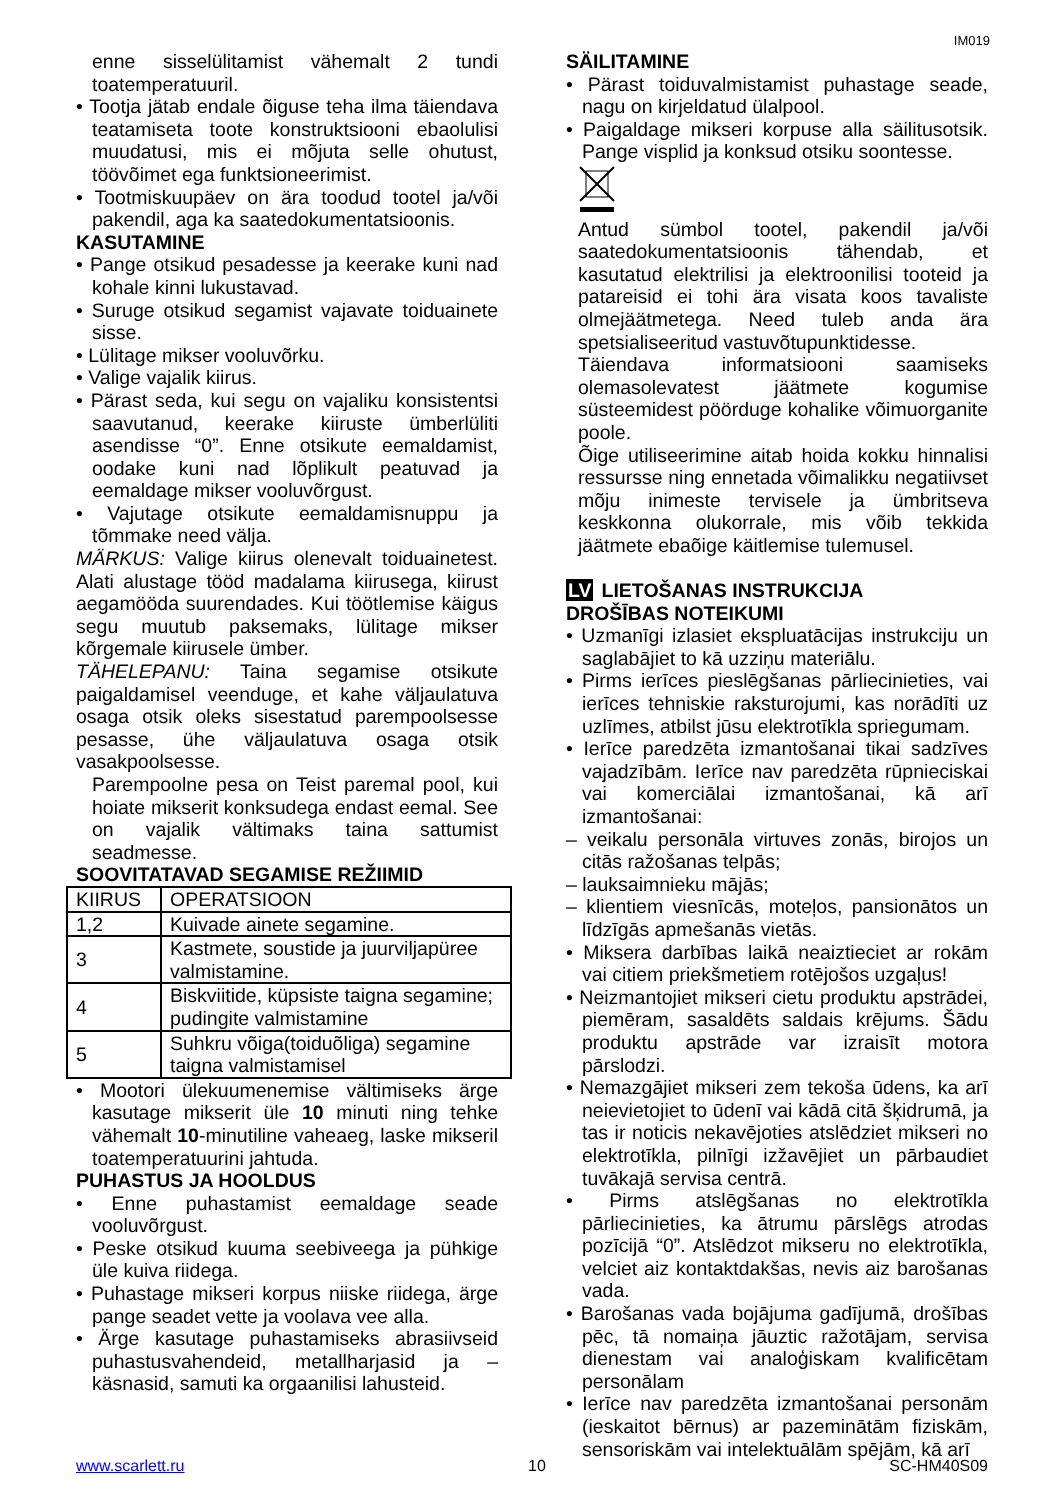IM019
enne sisselülitamist vähemalt 2 tundi toatemperatuuril.
• Tootja jätab endale õiguse teha ilma täiendava teatamiseta toote konstruktsiooni ebaolulisi muudatusi, mis ei mõjuta selle ohutust, töövõimet ega funktsioneerimist.
• Tootmiskuupäev on ära toodud tootel ja/või pakendil, aga ka saatedokumentatsioonis.
KASUTAMINE
• Pange otsikud pesadesse ja keerake kuni nad kohale kinni lukustavad.
• Suruge otsikud segamist vajavate toiduainete sisse.
• Lülitage mikser vooluvõrku.
• Valige vajalik kiirus.
• Pärast seda, kui segu on vajaliku konsistentsi saavutanud, keerake kiiruste ümberlüliti asendisse “0”. Enne otsikute eemaldamist, oodake kuni nad lõplikult peatuvad ja eemaldage mikser vooluvõrgust.
• Vajutage otsikute eemaldamisnuppu ja tõmmake need välja.
MÄRKUS: Valige kiirus olenevalt toiduainetest. Alati alustage tööd madalama kiirusega, kiirust aegamööda suurendades. Kui töötlemise käigus segu muutub paksemaks, lülitage mikser kõrgemale kiirusele ümber.
TÄHELEPANU: Taina segamise otsikute paigaldamisel veenduge, et kahe väljaulatuva osaga otsik oleks sisestatud parempoolsesse pesasse, ühe väljaulatuva osaga otsik vasakpoolsesse.
Parempoolne pesa on Teist paremal pool, kui hoiate mikserit konksudega endast eemal. See on vajalik vältimaks taina sattumist seadmesse.
SOOVITATAVAD SEGAMISE REŽIIMID
| KIIRUS | OPERATSIOON |
| 1,2 | Kuivade ainete segamine. |
| 3 | Kastmete, soustide ja juurviljapüree valmistamine. |
| 4 | Biskviitide, küpsiste taigna segamine; pudingite valmistamine |
| 5 | Suhkru võiga(toiduõliga) segamine taigna valmistamisel |
• Mootori ülekuumenemise vältimiseks ärge kasutage mikserit üle 10 minuti ning tehke vähemalt 10-minutiline vaheaeg, laske mikseril toatemperatuurini jahtuda.
PUHASTUS JA HOOLDUS
• Enne puhastamist eemaldage seade vooluvõrgust.
• Peske otsikud kuuma seebiveega ja pühkige üle kuiva riidega.
• Puhastage mikseri korpus niiske riidega, ärge pange seadet vette ja voolava vee alla.
• Ärge kasutage puhastamiseks abrasiivseid puhastusvahendeid, metallharjasid ja –käsnasid, samuti ka orgaanilisi lahusteid.
SÄILITAMINE
• Pärast toiduvalmistamist puhastage seade, nagu on kirjeldatud ülalpool.
• Paigaldage mikseri korpuse alla säilitusotsik. Pange visplid ja konksud otsiku soontesse.
Antud sümbol tootel, pakendil ja/või saatedokumentatsioonis tähendab, et kasutatud elektrilisi ja elektroonilisi tooteid ja patareisid ei tohi ära visata koos tavaliste olmejäätmetega. Need tuleb anda ära spetsialiseeritud vastuvõtupunktidesse.
Täiendava informatsiooni saamiseks olemasolevatest jäätmete kogumise süsteemidest pöörduge kohalike võimuorganite poole.
Õige utiliseerimine aitab hoida kokku hinnalisi ressursse ning ennetada võimalikku negatiivset mõju inimeste tervisele ja ümbritseva keskkonna olukorrale, mis võib tekkida jäätmete ebaõige käitlemise tulemusel.
LV LIETOŠANAS INSTRUKCIJA
DROŠĪBAS NOTEIKUMI
• Uzmanīgi izlasiet ekspluatācijas instrukciju un saglabājiet to kā uzziņu materiālu.
• Pirms ierīces pieslēgšanas pārliecinieties, vai ierīces tehniskie raksturojumi, kas norādīti uz uzlīmes, atbilst jūsu elektrotīkla spriegumam.
• Ierīce paredzēta izmantošanai tikai sadzīves vajadzībām. Ierīce nav paredzēta rūpnieciskai vai komerciālai izmantošanai, kā arī izmantošanai:
– veikalu personāla virtuves zonās, birojos un citās ražošanas telpās;
– lauksaimnieku mājās;
– klientiem viesnīcās, moteļos, pansionātos un līdzīgās apmešanās vietās.
• Miksera darbības laikā neaiztieciet ar rokām vai citiem priekšmetiem rotējošos uzgaļus!
• Neizmantojiet mikseri cietu produktu apstrādei, piemēram, sasaldēts saldais krējums. Šādu produktu apstrāde var izraisīt motora pārslodzi.
• Nemazgājiet mikseri zem tekoša ūdens, ka arī neievietojiet to ūdenī vai kādā citā šķidrumā, ja tas ir noticis nekavējoties atslēdziet mikseri no elektrotīkla, pilnīgi izžavējiet un pārbaudiet tuvākajā servisa centrā.
• Pirms atslēgšanas no elektrotīkla pārliecinieties, ka ātrumu pārslēgs atrodas pozīcijā “0”. Atslēdzot mikseru no elektrotīkla, velciet aiz kontaktdakšas, nevis aiz barošanas vada.
• Barošanas vada bojājuma gadījumā, drošības pēc, tā nomaiņa jāuztic ražotājam, servisa dienestam vai analoģiskam kvalificētam personālam
• Ierīce nav paredzēta izmantošanai personām (ieskaitot bērnus) ar pazeminātām fiziskām, sensoriskām vai intelektuālām spējām, kā arī
www.scarlett.ru 10 SC-HM40S09